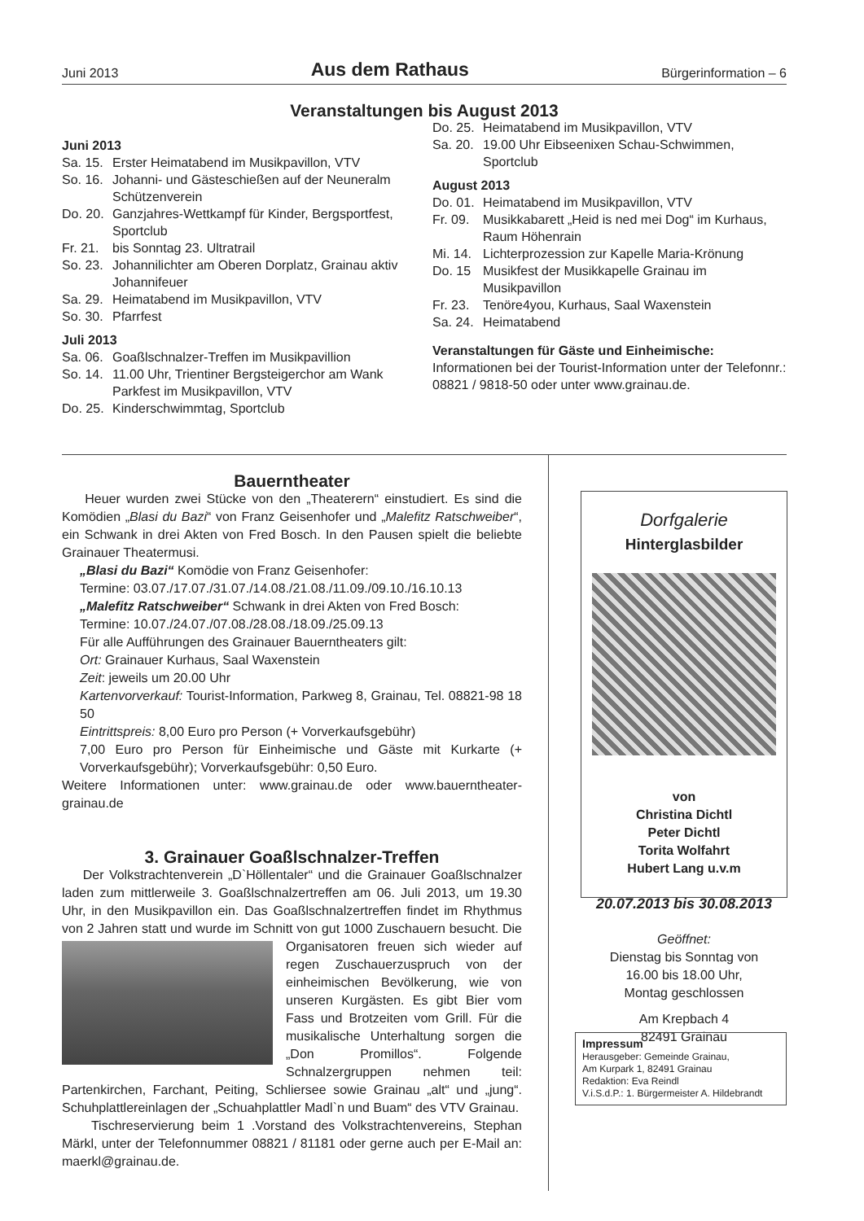Juni 2013 Aus dem Rathaus Bürgerinformation – 6
Veranstaltungen bis August 2013
Juni 2013
Sa. 15. Erster Heimatabend im Musikpavillon, VTV
So. 16. Johanni- und Gästeschießen auf der Neuneralm Schützenverein
Do. 20. Ganzjahres-Wettkampf für Kinder, Bergsportfest, Sportclub
Fr. 21. bis Sonntag 23. Ultratrail
So. 23. Johannilichter am Oberen Dorplatz, Grainau aktiv Johannifeuer
Sa. 29. Heimatabend im Musikpavillon, VTV
So. 30. Pfarrfest
Juli 2013
Sa. 06. Goaßlschnalzer-Treffen im Musikpavillion
So. 14. 11.00 Uhr, Trientiner Bergsteigerchor am Wank Parkfest im Musikpavillon, VTV
Do. 25. Kinderschwimmtag, Sportclub
Do. 25. Heimatabend im Musikpavillon, VTV
Sa. 20. 19.00 Uhr Eibseenixen Schau-Schwimmen, Sportclub
August 2013
Do. 01. Heimatabend im Musikpavillon, VTV
Fr. 09. Musikkabarett „Heid is ned mei Dog“ im Kurhaus, Raum Höhenrain
Mi. 14. Lichterprozession zur Kapelle Maria-Krönung
Do. 15 Musikfest der Musikkapelle Grainau im Musikpavillon
Fr. 23. Tenöre4you, Kurhaus, Saal Waxenstein
Sa. 24. Heimatabend
Veranstaltungen für Gäste und Einheimische:
Informationen bei der Tourist-Information unter der Telefonnr.: 08821 / 9818-50 oder unter www.grainau.de.
Bauerntheater
Heuer wurden zwei Stücke von den „Theaterern“ einstudiert. Es sind die Komödien „Blasi du Bazi“ von Franz Geisenhofer und „Malefitz Ratschweiber“, ein Schwank in drei Akten von Fred Bosch. In den Pausen spielt die beliebte Grainauer Theatermusi.
„Blasi du Bazi“ Komödie von Franz Geisenhofer:
Termine: 03.07./17.07./31.07./14.08./21.08./11.09./09.10./16.10.13
„Malefitz Ratschweiber“ Schwank in drei Akten von Fred Bosch:
Termine: 10.07./24.07./07.08./28.08./18.09./25.09.13
Für alle Aufführungen des Grainauer Bauerntheaters gilt:
Ort: Grainauer Kurhaus, Saal Waxenstein
Zeit: jeweils um 20.00 Uhr
Kartenvorverkauf: Tourist-Information, Parkweg 8, Grainau, Tel. 08821-98 18 50
Eintrittspreis: 8,00 Euro pro Person (+ Vorverkaufsgebühr)
7,00 Euro pro Person für Einheimische und Gäste mit Kurkarte (+ Vorverkaufsgebühr); Vorverkaufsgebühr: 0,50 Euro.
Weitere Informationen unter: www.grainau.de oder www.bauerntheater-grainau.de
3. Grainauer Goaßlschnalzer-Treffen
Der Volkstrachtenverein „D`Höllentaler“ und die Grainauer Goaßlschnalzer laden zum mittlerweile 3. Goaßlschnalzertreffen am 06. Juli 2013, um 19.30 Uhr, in den Musikpavillon ein. Das Goaßlschnalzertreffen findet im Rhythmus von 2 Jahren statt und wurde im Schnitt von gut 1000 Zuschauern besucht. Die Organisatoren freuen sich wieder auf regen Zuschauerzuspruch von der einheimischen Bevölkerung, wie von unseren Kurgästen. Es gibt Bier vom Fass und Brotzeiten vom Grill. Für die musikalische Unterhaltung sorgen die „Don Promillos“. Folgende Schnalzergruppen nehmen teil: Partenkirchen, Farchant, Peiting, Schliersee sowie Grainau „alt“ und „jung“. Schuhplattlereinlagen der „Schuahplattler Madl`n und Buam“ des VTV Grainau.
Tischreservierung beim 1 .Vorstand des Volkstrachtenvereins, Stephan Märkl, unter der Telefonnummer 08821 / 81181 oder gerne auch per E-Mail an: maerkl@grainau.de.
Dorfgalerie
Hinterglasbilder
von
Christina Dichtl
Peter Dichtl
Torita Wolfahrt
Hubert Lang u.v.m
20.07.2013 bis 30.08.2013
Geöffnet:
Dienstag bis Sonntag von
16.00 bis 18.00 Uhr,
Montag geschlossen
Am Krepbach 4
82491 Grainau
Impressum
Herausgeber: Gemeinde Grainau,
Am Kurpark 1, 82491 Grainau
Redaktion: Eva Reindl
V.i.S.d.P.: 1. Bürgermeister A. Hildebrandt